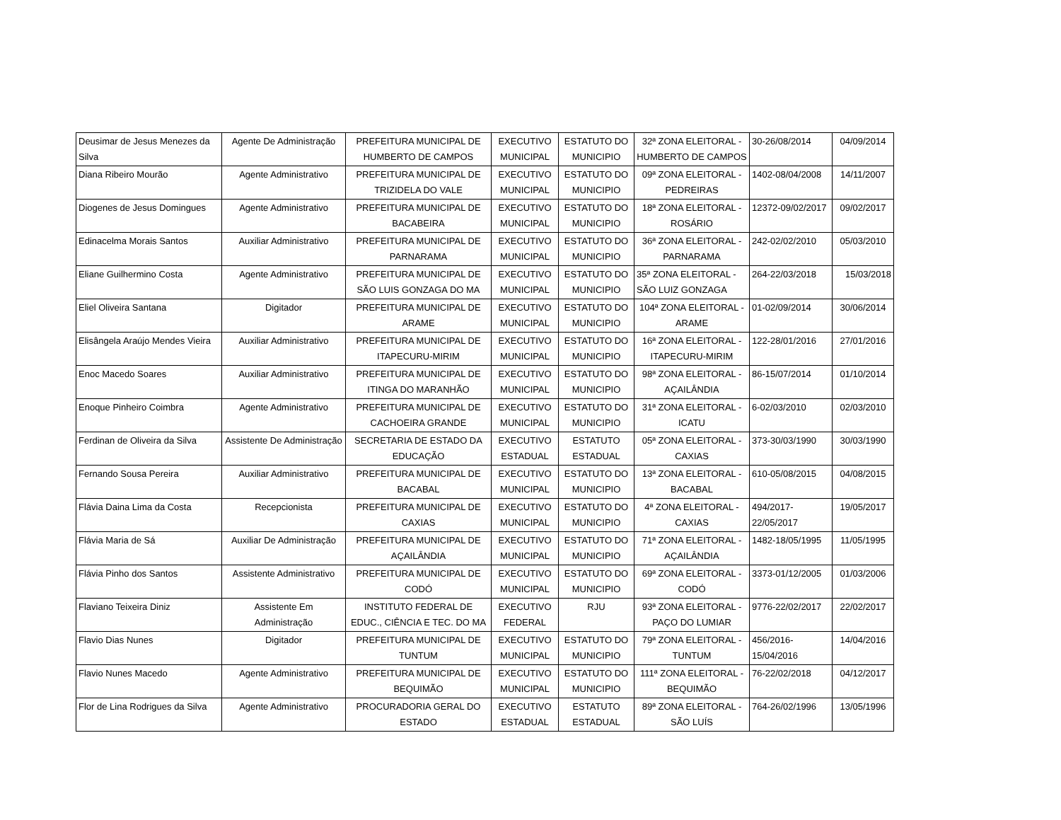| Deusimar de Jesus Menezes da Silva | Agente De Administração | PREFEITURA MUNICIPAL DE HUMBERTO DE CAMPOS | EXECUTIVO MUNICIPAL | ESTATUTO DO MUNICIPIO | 32ª ZONA ELEITORAL - HUMBERTO DE CAMPOS | 30-26/08/2014 | 04/09/2014 |
| Diana Ribeiro Mourão | Agente Administrativo | PREFEITURA MUNICIPAL DE TRIZIDELA DO VALE | EXECUTIVO MUNICIPAL | ESTATUTO DO MUNICIPIO | 09ª ZONA ELEITORAL - PEDREIRAS | 1402-08/04/2008 | 14/11/2007 |
| Diogenes de Jesus Domingues | Agente Administrativo | PREFEITURA MUNICIPAL DE BACABEIRA | EXECUTIVO MUNICIPAL | ESTATUTO DO MUNICIPIO | 18ª ZONA ELEITORAL - ROSÁRIO | 12372-09/02/2017 | 09/02/2017 |
| Edinacelma Morais Santos | Auxiliar Administrativo | PREFEITURA MUNICIPAL DE PARNARAMA | EXECUTIVO MUNICIPAL | ESTATUTO DO MUNICIPIO | 36ª ZONA ELEITORAL - PARNARAMA | 242-02/02/2010 | 05/03/2010 |
| Eliane Guilhermino Costa | Agente Administrativo | PREFEITURA MUNICIPAL DE SÃO LUIS GONZAGA DO MA | EXECUTIVO MUNICIPAL | ESTATUTO DO MUNICIPIO | 35ª ZONA ELEITORAL - SÃO LUIZ GONZAGA | 264-22/03/2018 | 15/03/2018 |
| Eliel Oliveira Santana | Digitador | PREFEITURA MUNICIPAL DE ARAME | EXECUTIVO MUNICIPAL | ESTATUTO DO MUNICIPIO | 104ª ZONA ELEITORAL - ARAME | 01-02/09/2014 | 30/06/2014 |
| Elisângela Araújo Mendes Vieira | Auxiliar Administrativo | PREFEITURA MUNICIPAL DE ITAPECURU-MIRIM | EXECUTIVO MUNICIPAL | ESTATUTO DO MUNICIPIO | 16ª ZONA ELEITORAL - ITAPECURU-MIRIM | 122-28/01/2016 | 27/01/2016 |
| Enoc Macedo Soares | Auxiliar Administrativo | PREFEITURA MUNICIPAL DE ITINGA DO MARANHÃO | EXECUTIVO MUNICIPAL | ESTATUTO DO MUNICIPIO | 98ª ZONA ELEITORAL - AÇAILÂNDIA | 86-15/07/2014 | 01/10/2014 |
| Enoque Pinheiro Coimbra | Agente Administrativo | PREFEITURA MUNICIPAL DE CACHOEIRA GRANDE | EXECUTIVO MUNICIPAL | ESTATUTO DO MUNICIPIO | 31ª ZONA ELEITORAL - ICATU | 6-02/03/2010 | 02/03/2010 |
| Ferdinan de Oliveira da Silva | Assistente De Administração | SECRETARIA DE ESTADO DA EDUCAÇÃO | EXECUTIVO ESTADUAL | ESTATUTO ESTADUAL | 05ª ZONA ELEITORAL - CAXIAS | 373-30/03/1990 | 30/03/1990 |
| Fernando Sousa Pereira | Auxiliar Administrativo | PREFEITURA MUNICIPAL DE BACABAL | EXECUTIVO MUNICIPAL | ESTATUTO DO MUNICIPIO | 13ª ZONA ELEITORAL - BACABAL | 610-05/08/2015 | 04/08/2015 |
| Flávia Daina Lima da Costa | Recepcionista | PREFEITURA MUNICIPAL DE CAXIAS | EXECUTIVO MUNICIPAL | ESTATUTO DO MUNICIPIO | 4ª ZONA ELEITORAL - CAXIAS | 494/2017- 22/05/2017 | 19/05/2017 |
| Flávia Maria de Sá | Auxiliar De Administração | PREFEITURA MUNICIPAL DE AÇAILÂNDIA | EXECUTIVO MUNICIPAL | ESTATUTO DO MUNICIPIO | 71ª ZONA ELEITORAL - AÇAILÂNDIA | 1482-18/05/1995 | 11/05/1995 |
| Flávia Pinho dos Santos | Assistente Administrativo | PREFEITURA MUNICIPAL DE CODÓ | EXECUTIVO MUNICIPAL | ESTATUTO DO MUNICIPIO | 69ª ZONA ELEITORAL - CODÓ | 3373-01/12/2005 | 01/03/2006 |
| Flaviano Teixeira Diniz | Assistente Em Administração | INSTITUTO FEDERAL DE EDUC., CIÊNCIA E TEC. DO MA | EXECUTIVO FEDERAL | RJU | 93ª ZONA ELEITORAL - PAÇO DO LUMIAR | 9776-22/02/2017 | 22/02/2017 |
| Flavio Dias Nunes | Digitador | PREFEITURA MUNICIPAL DE TUNTUM | EXECUTIVO MUNICIPAL | ESTATUTO DO MUNICIPIO | 79ª ZONA ELEITORAL - TUNTUM | 456/2016- 15/04/2016 | 14/04/2016 |
| Flavio Nunes Macedo | Agente Administrativo | PREFEITURA MUNICIPAL DE BEQUIMÃO | EXECUTIVO MUNICIPAL | ESTATUTO DO MUNICIPIO | 111ª ZONA ELEITORAL - BEQUIMÃO | 76-22/02/2018 | 04/12/2017 |
| Flor de Lina Rodrigues da Silva | Agente Administrativo | PROCURADORIA GERAL DO ESTADO | EXECUTIVO ESTADUAL | ESTATUTO ESTADUAL | 89ª ZONA ELEITORAL - SÃO LUÍS | 764-26/02/1996 | 13/05/1996 |